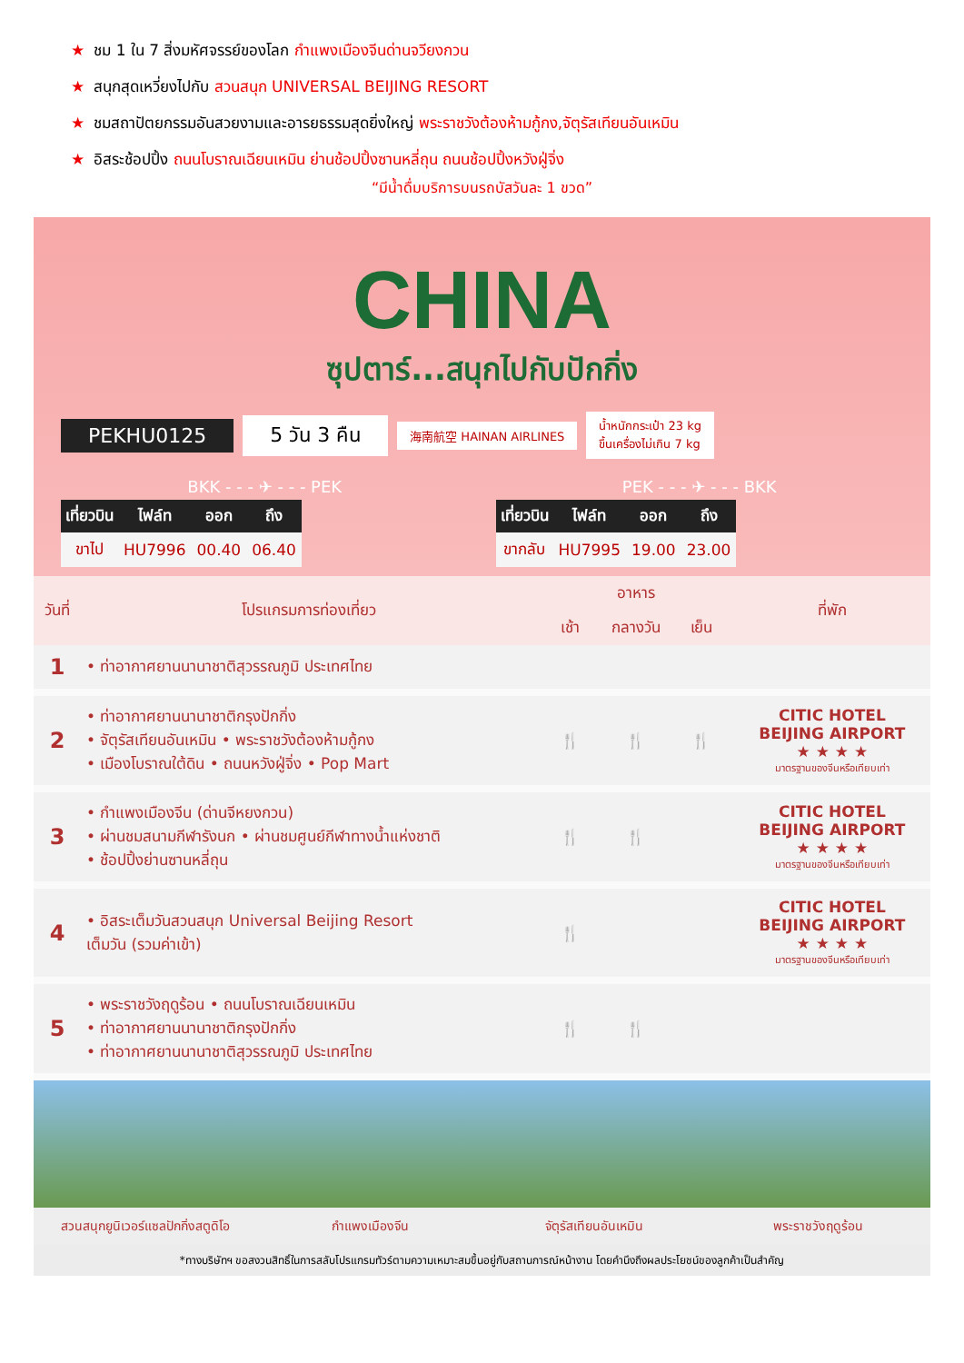★ ชม 1 ใน 7 สิ่งมหัศจรรย์ของโลก กำแพงเมืองจีนด่านจวียงกวน
★ สนุกสุดเหวี่ยงไปกับ สวนสนุก UNIVERSAL BEIJING RESORT
★ ชมสถาปัตยกรรมอันสวยงามและอารยธรรมสุดยิ่งใหญ่ พระราชวังต้องห้ามกู้กง,จัตุรัสเทียนอันเหมิน
★ อิสระช้อปปิ้ง ถนนโบราณเฉียนเหมิน ย่านช้อปปิ้งซานหลี่ถุน ถนนช้อปปิ้งหวังฝู่จิ่ง
“มีน้ำดื่มบริการบนรถบัสวันละ 1 ขวด”
CHINA
ซุปตาร์...สนุกไปกับปักกิ่ง
PEKHU0125 5 วัน 3 คืน 海南航空 HAINAN AIRLINES น้ำหนักกระเป๋า 23 kg
ขึ้นเครื่องไม่เกิน 7 kg
BKK - - - ✈ - - - PEK
| เที่ยวบิน | ไฟล์ท | ออก | ถึง |
| --- | --- | --- | --- |
| ขาไป | HU7996 | 00.40 | 06.40 |
PEK - - - ✈ - - - BKK
| เที่ยวบิน | ไฟล์ท | ออก | ถึง |
| --- | --- | --- | --- |
| ขากลับ | HU7995 | 19.00 | 23.00 |
| วันที่ | โปรแกรมการท่องเที่ยว | อาหาร | | | ที่พัก |
| --- | --- | --- | --- | --- | --- |
| | | เช้า | กลางวัน | เย็น | |
| 1 | • ท่าอากาศยานนานาชาติสุวรรณภูมิ ประเทศไทย | | | | |
| 2 | • ท่าอากาศยานนานาชาติกรุงปักกิ่ง • จัตุรัสเทียนอันเหมิน • พระราชวังต้องห้ามกู้กง • เมืองโบราณใต้ดิน • ถนนหวังฝู่จิ่ง • Pop Mart | 🍴 | 🍴 | 🍴 | CITIC HOTEL BEIJING AIRPORT ★ ★ ★ ★ มาตรฐานของจีนหรือเทียบเท่า |
| 3 | • กำแพงเมืองจีน (ด่านจีหยงกวน) • ผ่านชมสนามกีฬารังนก • ผ่านชมศูนย์กีฬาทางน้ำแห่งชาติ • ช้อปปิ้งย่านซานหลี่ถุน | 🍴 | 🍴 | | CITIC HOTEL BEIJING AIRPORT ★ ★ ★ ★ มาตรฐานของจีนหรือเทียบเท่า |
| 4 | • อิสระเต็มวันสวนสนุก Universal Beijing Resort เต็มวัน (รวมค่าเข้า) | 🍴 | | | CITIC HOTEL BEIJING AIRPORT ★ ★ ★ ★ มาตรฐานของจีนหรือเทียบเท่า |
| 5 | • พระราชวังฤดูร้อน • ถนนโบราณเฉียนเหมิน • ท่าอากาศยานนานาชาติกรุงปักกิ่ง • ท่าอากาศยานนานาชาติสุวรรณภูมิ ประเทศไทย | 🍴 | 🍴 | | |
สวนสนุกยูนิเวอร์แซลปักกิ่งสตูดิโอ กำแพงเมืองจีน จัตุรัสเทียนอันเหมิน พระราชวังฤดูร้อน
*ทางบริษัทฯ ขอสงวนสิทธิ์ในการสลับโปรแกรมทัวร์ตามความเหมาะสมขึ้นอยู่กับสถานการณ์หน้างาน โดยคำนึงถึงผลประโยชน์ของลูกค้าเป็นสำคัญ